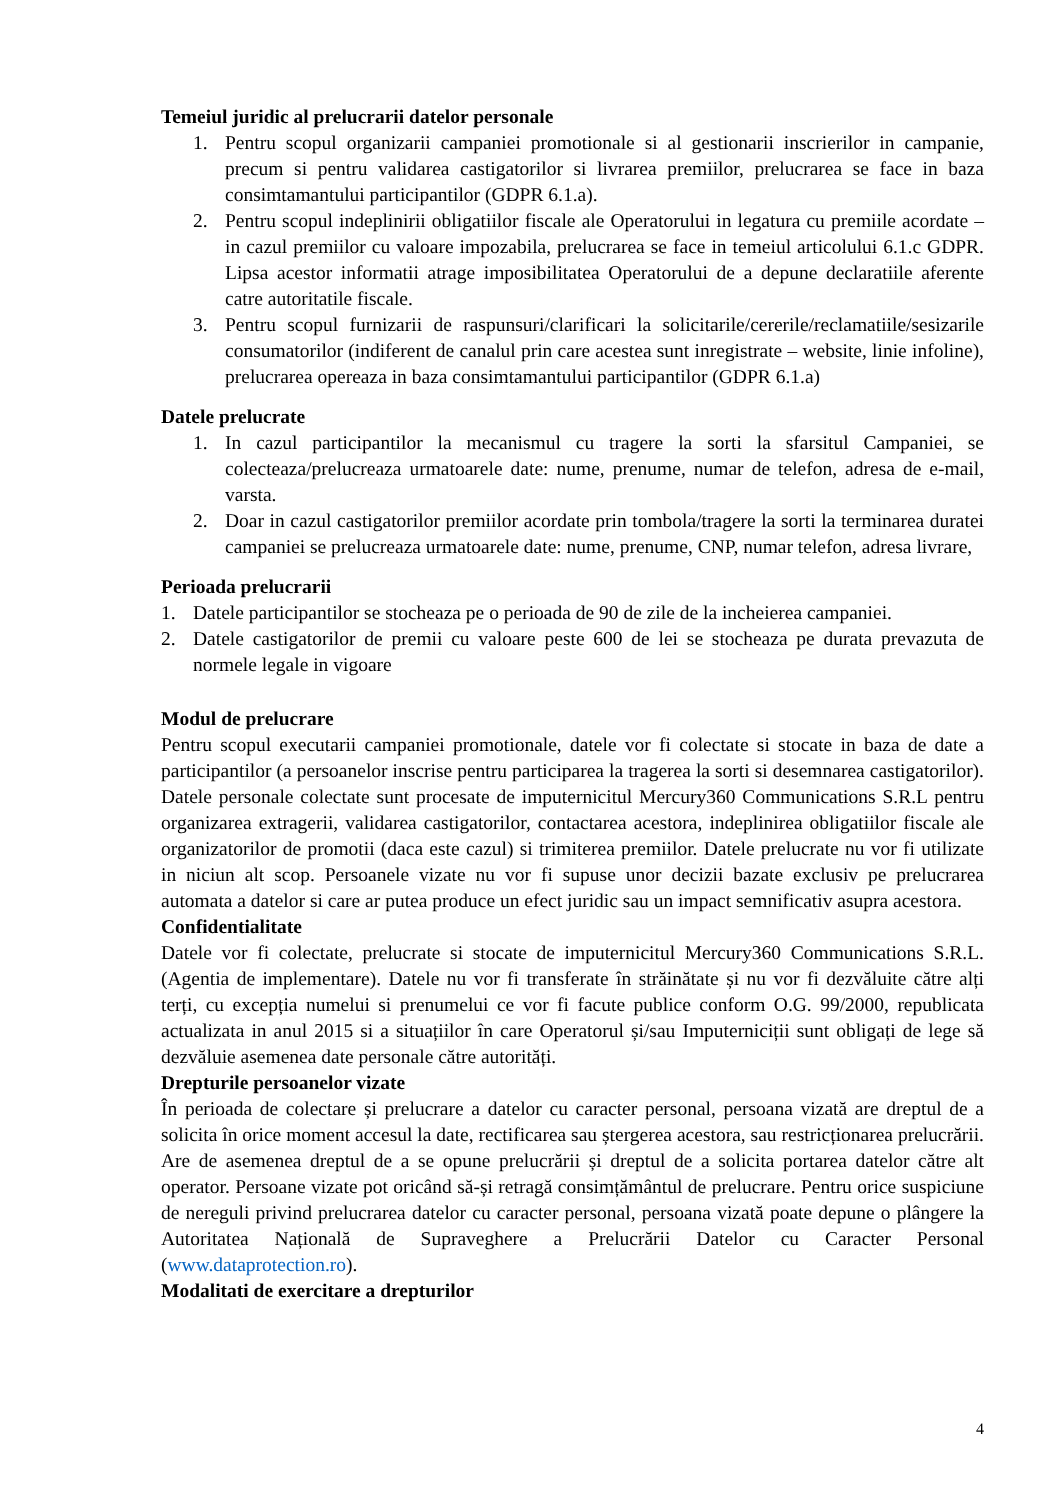Temeiul juridic al prelucrarii datelor personale
1. Pentru scopul organizarii campaniei promotionale si al gestionarii inscrierilor in campanie, precum si pentru validarea castigatorilor si livrarea premiilor, prelucrarea se face in baza consimtamantului participantilor (GDPR 6.1.a).
2. Pentru scopul indeplinirii obligatiilor fiscale ale Operatorului in legatura cu premiile acordate – in cazul premiilor cu valoare impozabila, prelucrarea se face in temeiul articolului 6.1.c GDPR. Lipsa acestor informatii atrage imposibilitatea Operatorului de a depune declaratiile aferente catre autoritatile fiscale.
3. Pentru scopul furnizarii de raspunsuri/clarificari la solicitarile/cererile/reclamatiile/sesizarile consumatorilor (indiferent de canalul prin care acestea sunt inregistrate – website, linie infoline), prelucrarea opereaza in baza consimtamantului participantilor (GDPR 6.1.a)
Datele prelucrate
1. In cazul participantilor la mecanismul cu tragere la sorti la sfarsitul Campaniei, se colecteaza/prelucreaza urmatoarele date: nume, prenume, numar de telefon, adresa de e-mail, varsta.
2. Doar in cazul castigatorilor premiilor acordate prin tombola/tragere la sorti la terminarea duratei campaniei se prelucreaza urmatoarele date: nume, prenume, CNP, numar telefon, adresa livrare,
Perioada prelucrarii
1. Datele participantilor se stocheaza pe o perioada de 90 de zile de la incheierea campaniei.
2. Datele castigatorilor de premii cu valoare peste 600 de lei se stocheaza pe durata prevazuta de normele legale in vigoare
Modul de prelucrare
Pentru scopul executarii campaniei promotionale, datele vor fi colectate si stocate in baza de date a participantilor (a persoanelor inscrise pentru participarea la tragerea la sorti si desemnarea castigatorilor). Datele personale colectate sunt procesate de imputernicitul Mercury360 Communications S.R.L pentru organizarea extragerii, validarea castigatorilor, contactarea acestora, indeplinirea obligatiilor fiscale ale organizatorilor de promotii (daca este cazul) si trimiterea premiilor. Datele prelucrate nu vor fi utilizate in niciun alt scop. Persoanele vizate nu vor fi supuse unor decizii bazate exclusiv pe prelucrarea automata a datelor si care ar putea produce un efect juridic sau un impact semnificativ asupra acestora.
Confidentialitate
Datele vor fi colectate, prelucrate si stocate de imputernicitul Mercury360 Communications S.R.L. (Agentia de implementare). Datele nu vor fi transferate în străinătate și nu vor fi dezvăluite către alți terți, cu excepția numelui si prenumelui ce vor fi facute publice conform O.G. 99/2000, republicata actualizata in anul 2015 si a situațiilor în care Operatorul și/sau Imputerniciții sunt obligați de lege să dezvăluie asemenea date personale către autorități.
Drepturile persoanelor vizate
În perioada de colectare și prelucrare a datelor cu caracter personal, persoana vizată are dreptul de a solicita în orice moment accesul la date, rectificarea sau ștergerea acestora, sau restricționarea prelucrării. Are de asemenea dreptul de a se opune prelucrării și dreptul de a solicita portarea datelor către alt operator. Persoane vizate pot oricând să-și retragă consimțământul de prelucrare. Pentru orice suspiciune de nereguli privind prelucrarea datelor cu caracter personal, persoana vizată poate depune o plângere la Autoritatea Națională de Supraveghere a Prelucrării Datelor cu Caracter Personal (www.dataprotection.ro).
Modalitati de exercitare a drepturilor
4